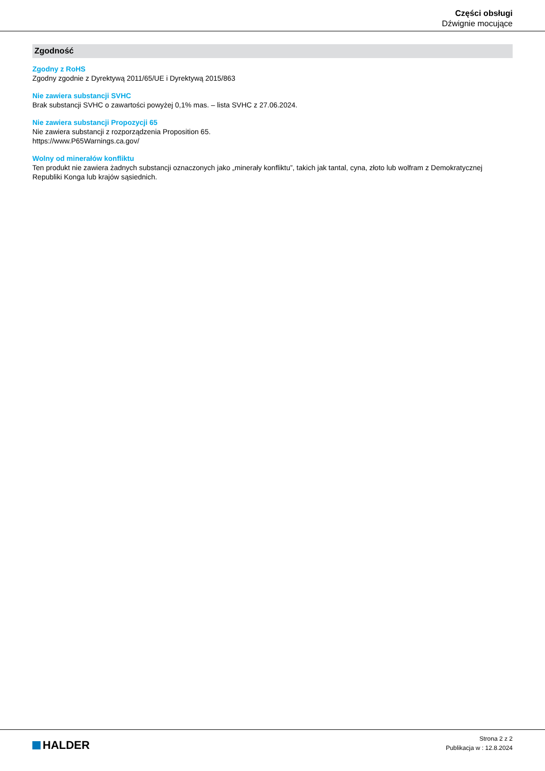Części obsługi
Dźwignie mocujące
Zgodność
Zgodny z RoHS
Zgodny zgodnie z Dyrektywą 2011/65/UE i Dyrektywą 2015/863
Nie zawiera substancji SVHC
Brak substancji SVHC o zawartości powyżej 0,1% mas. – lista SVHC z 27.06.2024.
Nie zawiera substancji Propozycji 65
Nie zawiera substancji z rozporządzenia Proposition 65.
https://www.P65Warnings.ca.gov/
Wolny od minerałów konfliktu
Ten produkt nie zawiera żadnych substancji oznaczonych jako „minerały konfliktu”, takich jak tantal, cyna, złoto lub wolfram z Demokratycznej Republiki Konga lub krajów sąsiednich.
HALDER
Strona 2 z 2
Publikacja w : 12.8.2024